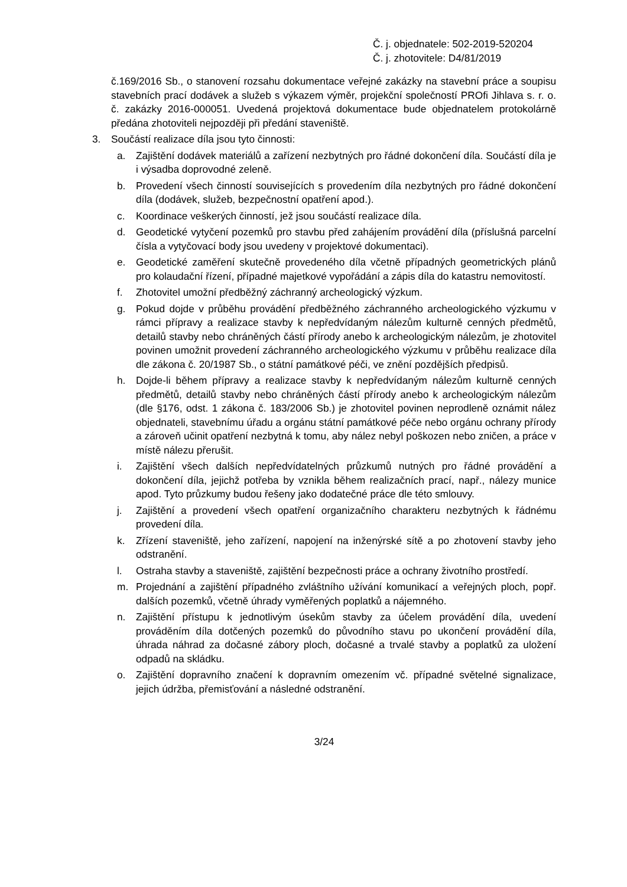Č. j. objednatele: 502-2019-520204
Č. j. zhotovitele: D4/81/2019
č.169/2016 Sb., o stanovení rozsahu dokumentace veřejné zakázky na stavební práce a soupisu stavebních prací dodávek a služeb s výkazem výměr, projekční společností PROfi Jihlava s. r. o. č. zakázky 2016-000051. Uvedená projektová dokumentace bude objednatelem protokolárně předána zhotoviteli nejpozději při předání staveniště.
3. Součástí realizace díla jsou tyto činnosti:
a. Zajištění dodávek materiálů a zařízení nezbytných pro řádné dokončení díla. Součástí díla je i výsadba doprovodné zeleně.
b. Provedení všech činností souvisejících s provedením díla nezbytných pro řádné dokončení díla (dodávek, služeb, bezpečnostní opatření apod.).
c. Koordinace veškerých činností, jež jsou součástí realizace díla.
d. Geodetické vytyčení pozemků pro stavbu před zahájením provádění díla (příslušná parcelní čísla a vytyčovací body jsou uvedeny v projektové dokumentaci).
e. Geodetické zaměření skutečně provedeného díla včetně případných geometrických plánů pro kolaudační řízení, případné majetkové vypořádání a zápis díla do katastru nemovitostí.
f. Zhotovitel umožní předběžný záchranný archeologický výzkum.
g. Pokud dojde v průběhu provádění předběžného záchranného archeologického výzkumu v rámci přípravy a realizace stavby k nepředvídaným nálezům kulturně cenných předmětů, detailů stavby nebo chráněných částí přírody anebo k archeologickým nálezům, je zhotovitel povinen umožnit provedení záchranného archeologického výzkumu v průběhu realizace díla dle zákona č. 20/1987 Sb., o státní památkové péči, ve znění pozdějších předpisů.
h. Dojde-li během přípravy a realizace stavby k nepředvídaným nálezům kulturně cenných předmětů, detailů stavby nebo chráněných částí přírody anebo k archeologickým nálezům (dle §176, odst. 1 zákona č. 183/2006 Sb.) je zhotovitel povinen neprodleně oznámit nález objednateli, stavebnímu úřadu a orgánu státní památkové péče nebo orgánu ochrany přírody a zároveň učinit opatření nezbytná k tomu, aby nález nebyl poškozen nebo zničen, a práce v místě nálezu přerušit.
i. Zajištění všech dalších nepředvídatelných průzkumů nutných pro řádné provádění a dokončení díla, jejichž potřeba by vznikla během realizačních prací, např., nálezy munice apod. Tyto průzkumy budou řešeny jako dodatečné práce dle této smlouvy.
j. Zajištění a provedení všech opatření organizačního charakteru nezbytných k řádnému provedení díla.
k. Zřízení staveniště, jeho zařízení, napojení na inženýrské sítě a po zhotovení stavby jeho odstranění.
l. Ostraha stavby a staveniště, zajištění bezpečnosti práce a ochrany životního prostředí.
m. Projednání a zajištění případného zvláštního užívání komunikací a veřejných ploch, popř. dalších pozemků, včetně úhrady vyměřených poplatků a nájemného.
n. Zajištění přístupu k jednotlivým úsekům stavby za účelem provádění díla, uvedení prováděním díla dotčených pozemků do původního stavu po ukončení provádění díla, úhrada náhrad za dočasné zábory ploch, dočasné a trvalé stavby a poplatků za uložení odpadů na skládku.
o. Zajištění dopravního značení k dopravním omezením vč. případné světelné signalizace, jejich údržba, přemisťování a následné odstranění.
3/24